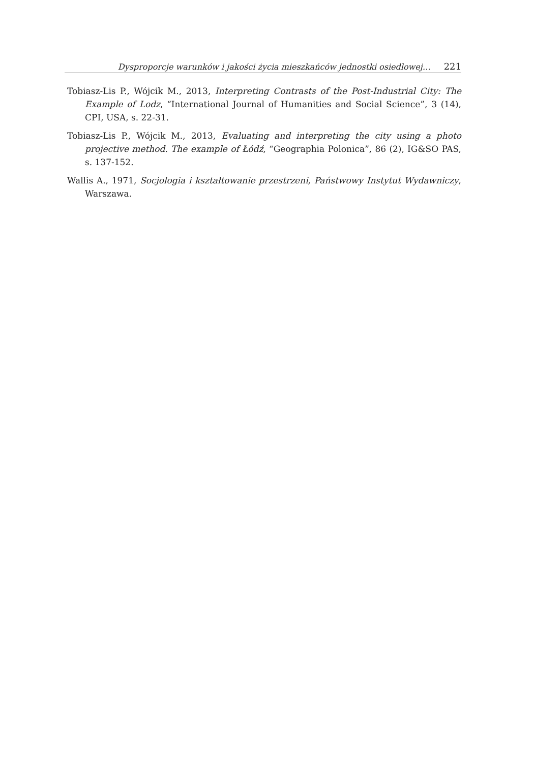Dysproporcje warunków i jakości życia mieszkańców jednostki osiedlowej… 221
Tobiasz-Lis P., Wójcik M., 2013, Interpreting Contrasts of the Post-Industrial City: The Example of Lodz, “International Journal of Humanities and Social Science”, 3 (14), CPI, USA, s. 22-31.
Tobiasz-Lis P., Wójcik M., 2013, Evaluating and interpreting the city using a photo projective method. The example of Łódź, “Geographia Polonica”, 86 (2), IG&SO PAS, s. 137-152.
Wallis A., 1971, Socjologia i kształtowanie przestrzeni, Państwowy Instytut Wydawniczy, Warszawa.